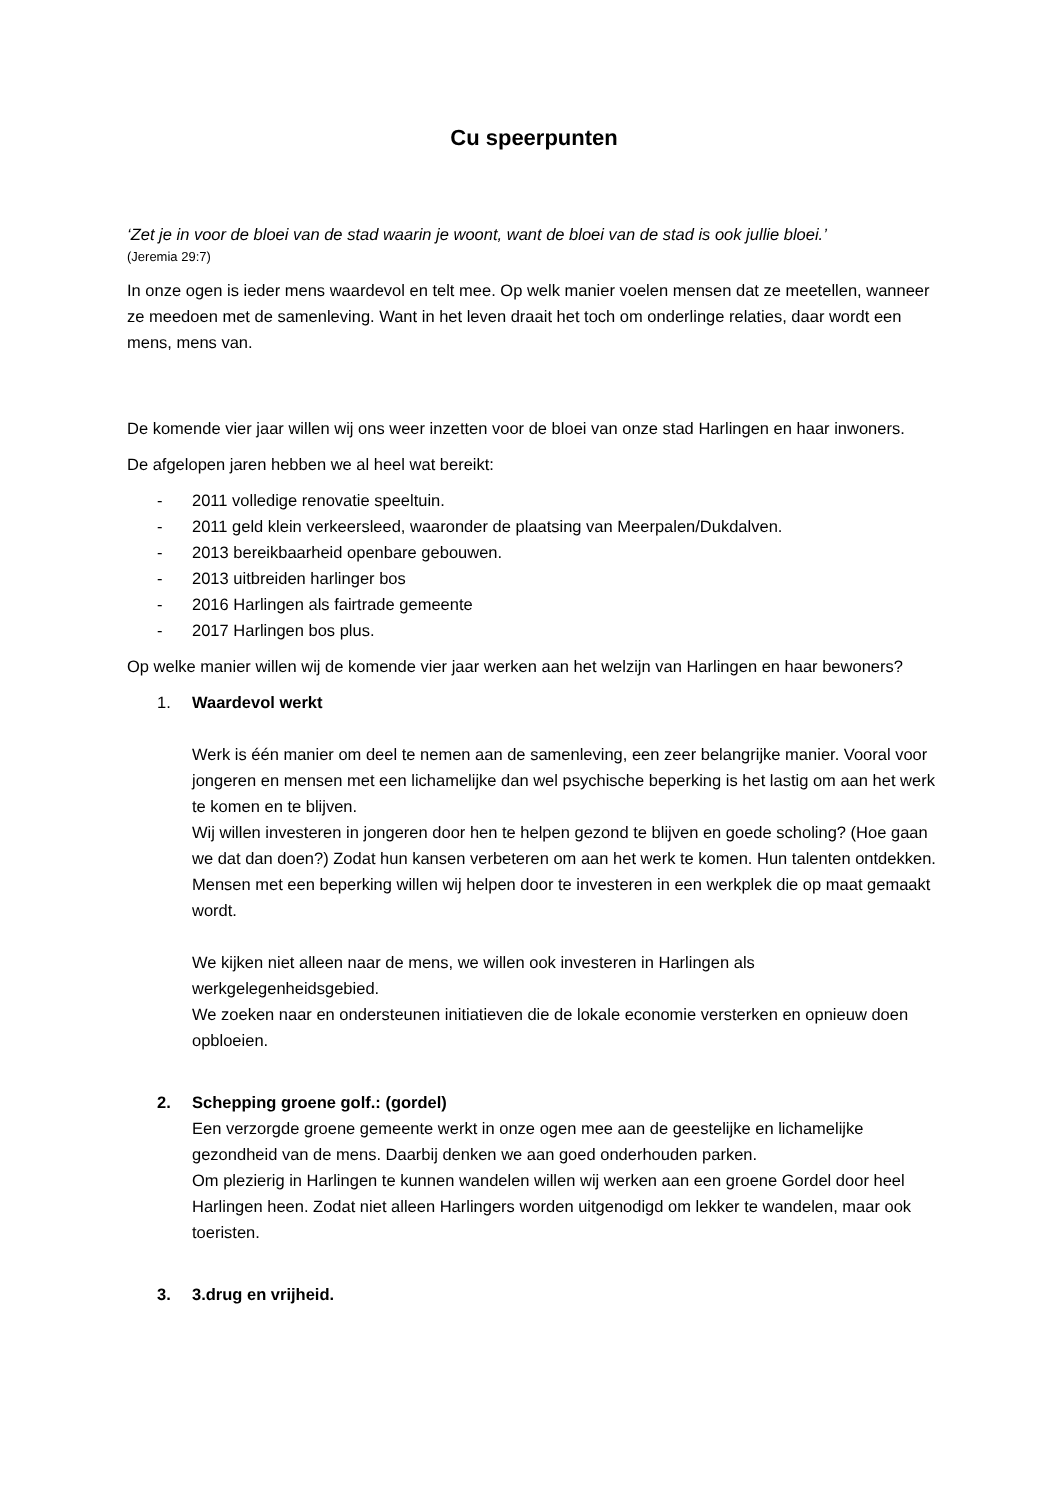Cu speerpunten
‘Zet je in voor de bloei van de stad waarin je woont, want de bloei van de stad is ook jullie bloei.’
(Jeremia 29:7)
In onze ogen is ieder mens waardevol en telt mee. Op welk manier voelen mensen dat ze meetellen, wanneer ze meedoen met de samenleving. Want in het leven draait het toch om onderlinge relaties, daar wordt een mens, mens van.
De komende vier jaar willen wij ons weer inzetten voor de bloei van onze stad Harlingen en haar inwoners.
De afgelopen jaren hebben we al heel wat bereikt:
- 2011 volledige renovatie speeltuin.
- 2011 geld klein verkeersleed, waaronder de plaatsing van Meerpalen/Dukdalven.
- 2013 bereikbaarheid openbare gebouwen.
- 2013 uitbreiden harlinger bos
- 2016 Harlingen als fairtrade gemeente
- 2017 Harlingen bos plus.
Op welke manier willen wij de komende vier jaar werken aan het welzijn van Harlingen en haar bewoners?
1. Waardevol werkt
Werk is één manier om deel te nemen aan de samenleving, een zeer belangrijke manier. Vooral voor jongeren en mensen met een lichamelijke dan wel psychische beperking is het lastig om aan het werk te komen en te blijven.
Wij willen investeren in jongeren door hen te helpen gezond te blijven en goede scholing? (Hoe gaan we dat dan doen?) Zodat hun kansen verbeteren om aan het werk te komen. Hun talenten ontdekken.
Mensen met een beperking willen wij helpen door te investeren in een werkplek die op maat gemaakt wordt.
We kijken niet alleen naar de mens, we willen ook investeren in Harlingen als werkgelegenheidsgebied.
We zoeken naar en ondersteunen initiatieven die de lokale economie versterken en opnieuw doen opbloeien.
2. Schepping groene golf.: (gordel)
Een verzorgde groene gemeente werkt in onze ogen mee aan de geestelijke en lichamelijke gezondheid van de mens. Daarbij denken we aan goed onderhouden parken.
Om plezierig in Harlingen te kunnen wandelen willen wij werken aan een groene Gordel door heel Harlingen heen. Zodat niet alleen Harlingers worden uitgenodigd om lekker te wandelen, maar ook toeristen.
3. 3.drug en vrijheid.